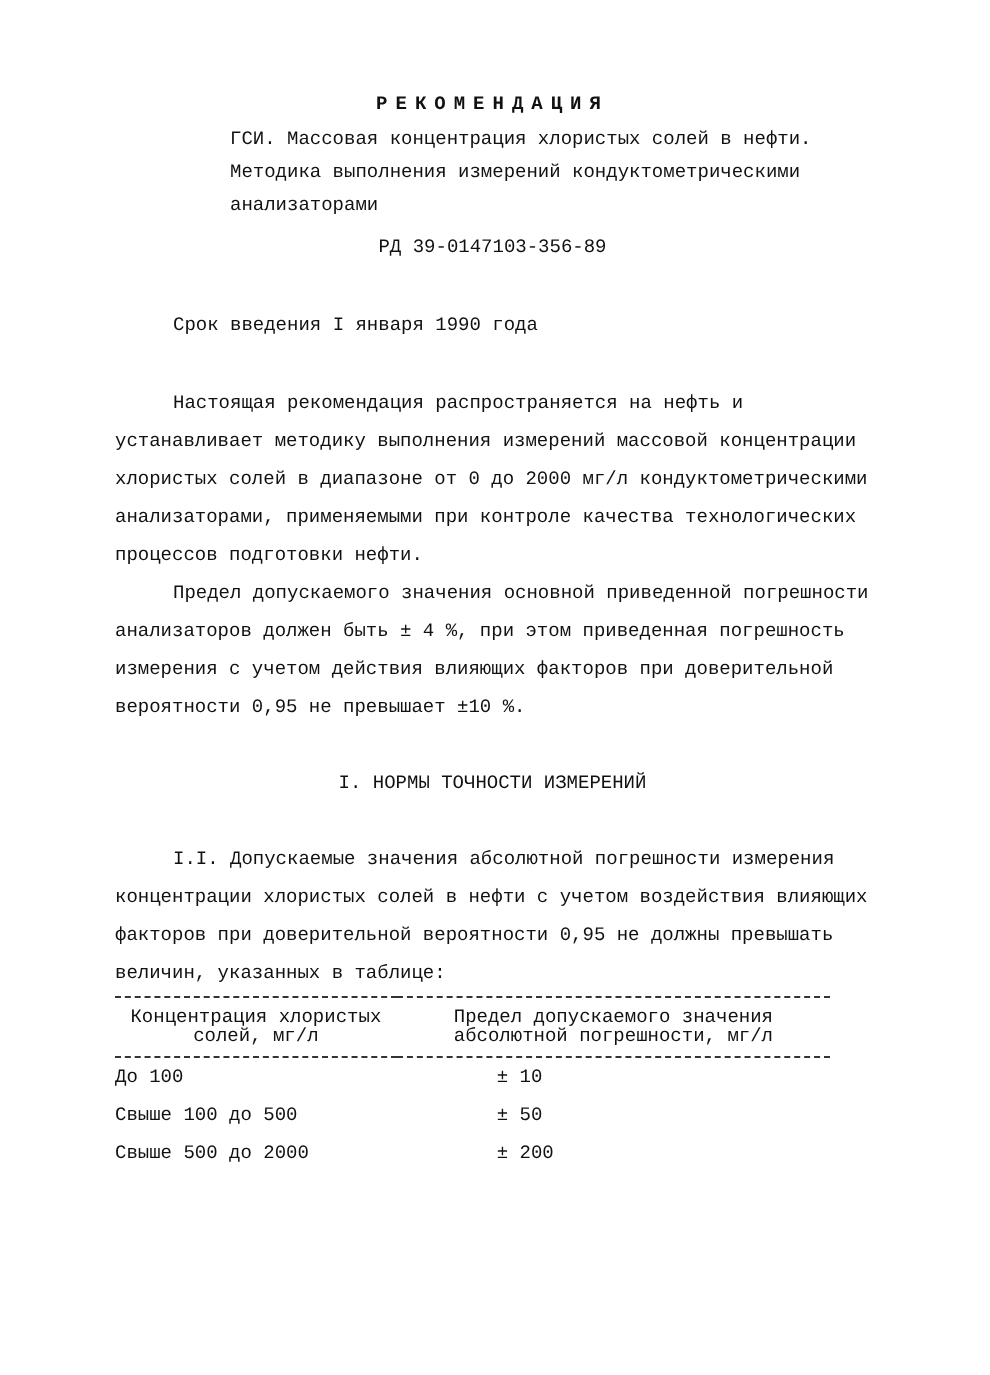РЕКОМЕНДАЦИЯ
ГСИ. Массовая концентрация хлористых солей в нефти. Методика выполнения измерений кондуктометрическими анализаторами
РД 39-0147103-356-89
Срок введения I января 1990 года
Настоящая рекомендация распространяется на нефть и устанавливает методику выполнения измерений массовой концентрации хлористых солей в диапазоне от 0 до 2000 мг/л кондуктометрическими анализаторами, применяемыми при контроле качества технологических процессов подготовки нефти.
Предел допускаемого значения основной приведенной погрешности анализаторов должен быть ± 4 %, при этом приведенная погрешность измерения с учетом действия влияющих факторов при доверительной вероятности 0,95 не превышает ±10 %.
I. НОРМЫ ТОЧНОСТИ ИЗМЕРЕНИЙ
I.I. Допускаемые значения абсолютной погрешности измерения концентрации хлористых солей в нефти с учетом воздействия влияющих факторов при доверительной вероятности 0,95 не должны превышать величин, указанных в таблице:
| Концентрация хлористых солей, мг/л | Предел допускаемого значения абсолютной погрешности, мг/л |
| --- | --- |
| До 100 | ± 10 |
| Свыше 100 до 500 | ± 50 |
| Свыше 500 до 2000 | ± 200 |